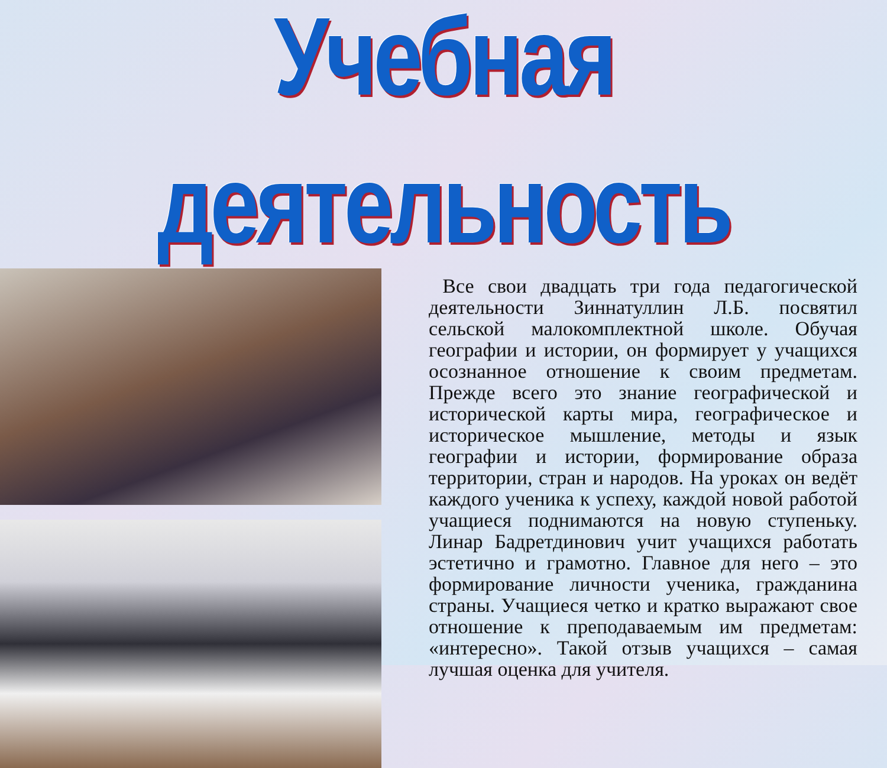Учебная деятельность
Все свои двадцать три года педагогической деятельности Зиннатуллин Л.Б. посвятил сельской малокомплектной школе. Обучая географии и истории, он формирует у учащихся осознанное отношение к своим предметам. Прежде всего это знание географической и исторической карты мира, географическое и историческое мышление, методы и язык географии и истории, формирование образа территории, стран и народов. На уроках он ведёт каждого ученика к успеху, каждой новой работой учащиеся поднимаются на новую ступеньку. Линар Бадретдинович учит учащихся работать эстетично и грамотно. Главное для него – это формирование личности ученика, гражданина страны. Учащиеся четко и кратко выражают свое отношение к преподаваемым им предметам: «интересно». Такой отзыв учащихся – самая лучшая оценка для учителя.